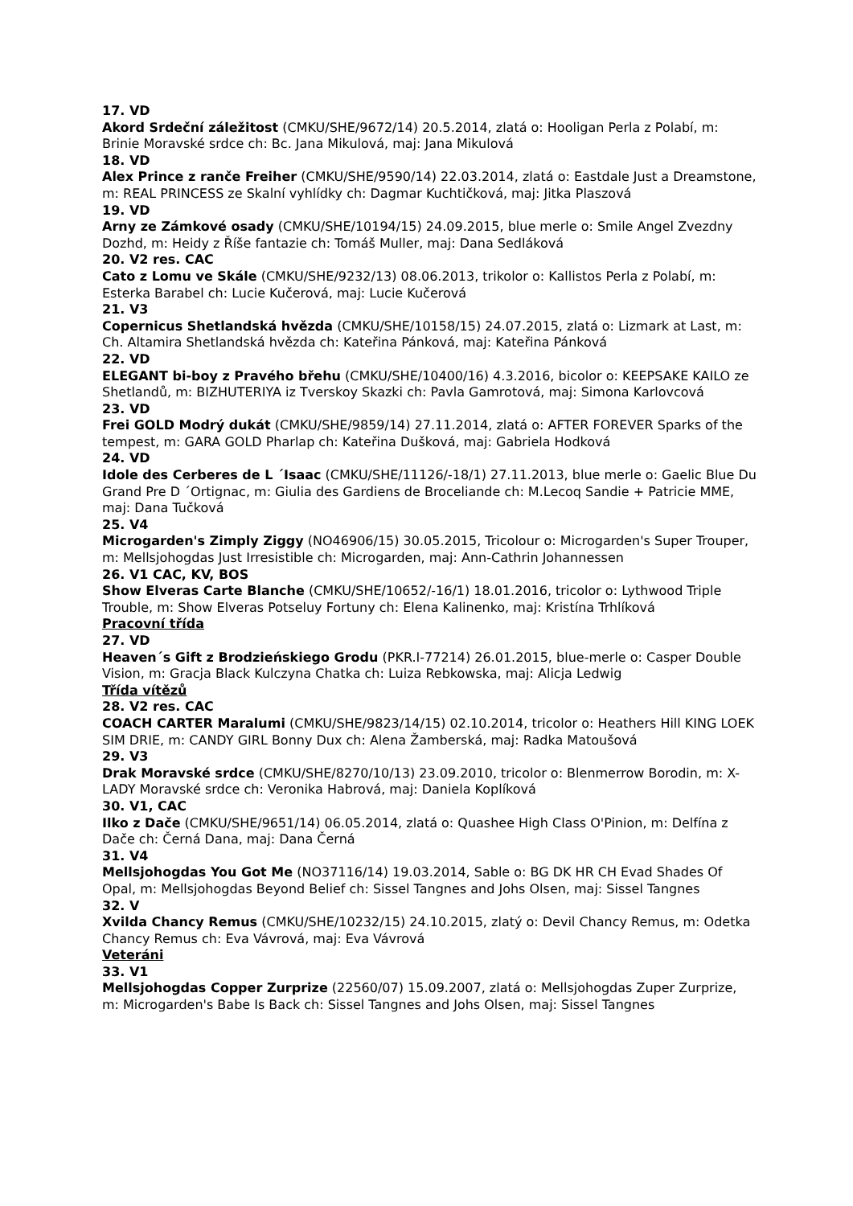17. VD
Akord Srdeční záležitost (CMKU/SHE/9672/14) 20.5.2014, zlatá o: Hooligan Perla z Polabí, m: Brinie Moravské srdce ch: Bc. Jana Mikulová, maj: Jana Mikulová
18. VD
Alex Prince z ranče Freiher (CMKU/SHE/9590/14) 22.03.2014, zlatá o: Eastdale Just a Dreamstone, m: REAL PRINCESS ze Skalní vyhlídky ch: Dagmar Kuchtičková, maj: Jitka Plaszová
19. VD
Arny ze Zámkové osady (CMKU/SHE/10194/15) 24.09.2015, blue merle o: Smile Angel Zvezdny Dozhd, m: Heidy z Říše fantazie ch: Tomáš Muller, maj: Dana Sedláková
20. V2 res. CAC
Cato z Lomu ve Skále (CMKU/SHE/9232/13) 08.06.2013, trikolor o: Kallistos Perla z Polabí, m: Esterka Barabel ch: Lucie Kučerová, maj: Lucie Kučerová
21. V3
Copernicus Shetlandská hvězda (CMKU/SHE/10158/15) 24.07.2015, zlatá o: Lizmark at Last, m: Ch. Altamira Shetlandská hvězda ch: Kateřina Pánková, maj: Kateřina Pánková
22. VD
ELEGANT bi-boy z Pravého břehu (CMKU/SHE/10400/16) 4.3.2016, bicolor o: KEEPSAKE KAILO ze Shetlandů, m: BIZHUTERIYA iz Tverskoy Skazki ch: Pavla Gamrotová, maj: Simona Karlovcová
23. VD
Frei GOLD Modrý dukát (CMKU/SHE/9859/14) 27.11.2014, zlatá o: AFTER FOREVER Sparks of the tempest, m: GARA GOLD Pharlap ch: Kateřina Dušková, maj: Gabriela Hodková
24. VD
Idole des Cerberes de L ´Isaac (CMKU/SHE/11126/-18/1) 27.11.2013, blue merle o: Gaelic Blue Du Grand Pre D ´Ortignac, m: Giulia des Gardiens de Broceliande ch: M.Lecoq Sandie + Patricie MME, maj: Dana Tučková
25. V4
Microgarden's Zimply Ziggy (NO46906/15) 30.05.2015, Tricolour o: Microgarden's Super Trouper, m: Mellsjohogdas Just Irresistible ch: Microgarden, maj: Ann-Cathrin Johannessen
26. V1 CAC, KV, BOS
Show Elveras Carte Blanche (CMKU/SHE/10652/-16/1) 18.01.2016, tricolor o: Lythwood Triple Trouble, m: Show Elveras Potseluy Fortuny ch: Elena Kalinenko, maj: Kristína Trhlíková
Pracovní třída
27. VD
Heaven´s Gift z Brodzieńskiego Grodu (PKR.I-77214) 26.01.2015, blue-merle o: Casper Double Vision, m: Gracja Black Kulczyna Chatka ch: Luiza Rebkowska, maj: Alicja Ledwig
Třída vítězů
28. V2 res. CAC
COACH CARTER Maralumi (CMKU/SHE/9823/14/15) 02.10.2014, tricolor o: Heathers Hill KING LOEK SIM DRIE, m: CANDY GIRL Bonny Dux ch: Alena Žamberská, maj: Radka Matoušová
29. V3
Drak Moravské srdce (CMKU/SHE/8270/10/13) 23.09.2010, tricolor o: Blenmerrow Borodin, m: X-LADY Moravské srdce ch: Veronika Habrová, maj: Daniela Koplíková
30. V1, CAC
Ilko z Dače (CMKU/SHE/9651/14) 06.05.2014, zlatá o: Quashee High Class O'Pinion, m: Delfína z Dače ch: Černá Dana, maj: Dana Černá
31. V4
Mellsjohogdas You Got Me (NO37116/14) 19.03.2014, Sable o: BG DK HR CH Evad Shades Of Opal, m: Mellsjohogdas Beyond Belief ch: Sissel Tangnes and Johs Olsen, maj: Sissel Tangnes
32. V
Xvilda Chancy Remus (CMKU/SHE/10232/15) 24.10.2015, zlatý o: Devil Chancy Remus, m: Odetka Chancy Remus ch: Eva Vávrová, maj: Eva Vávrová
Veteráni
33. V1
Mellsjohogdas Copper Zurprize (22560/07) 15.09.2007, zlatá o: Mellsjohogdas Zuper Zurprize, m: Microgarden's Babe Is Back ch: Sissel Tangnes and Johs Olsen, maj: Sissel Tangnes